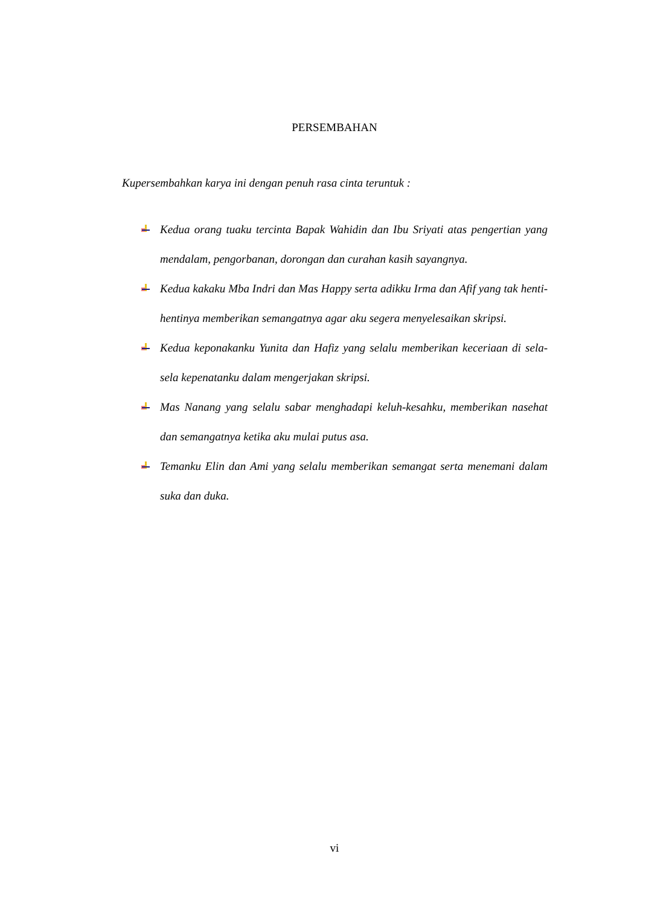PERSEMBAHAN
Kupersembahkan karya ini dengan penuh rasa cinta teruntuk :
Kedua orang tuaku tercinta Bapak Wahidin dan Ibu Sriyati atas pengertian yang mendalam, pengorbanan, dorongan dan curahan kasih sayangnya.
Kedua kakaku Mba Indri dan Mas Happy serta adikku Irma dan Afif yang tak henti-hentinya memberikan semangatnya agar aku segera menyelesaikan skripsi.
Kedua keponakanku Yunita dan Hafiz yang selalu memberikan keceriaan di sela-sela kepenatanku dalam mengerjakan skripsi.
Mas Nanang yang selalu sabar menghadapi keluh-kesahku, memberikan nasehat dan semangatnya ketika aku mulai putus asa.
Temanku Elin dan Ami yang selalu memberikan semangat serta menemani dalam suka dan duka.
vi